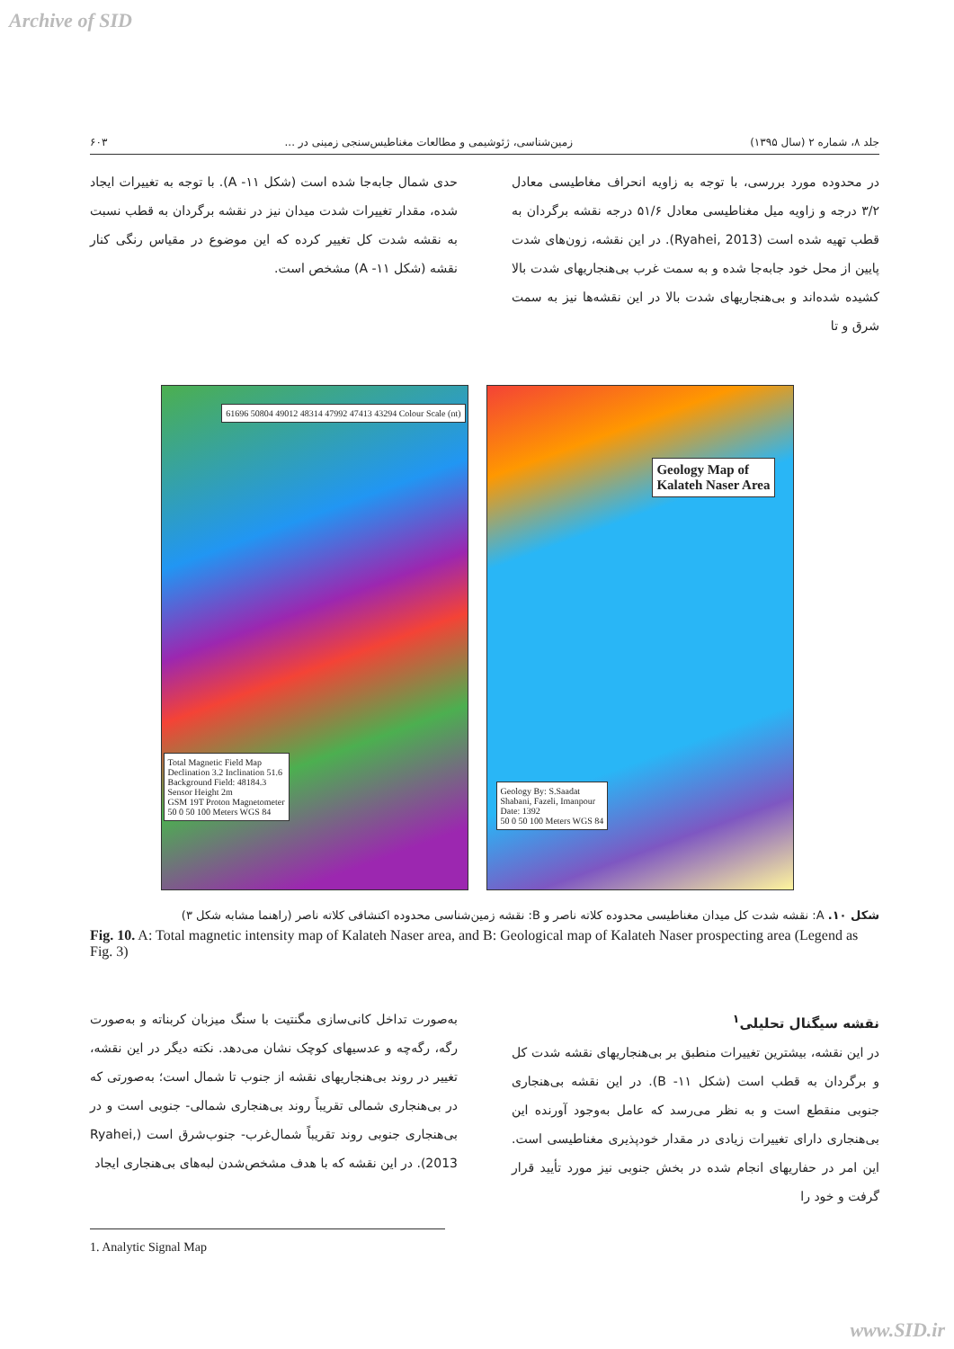Archive of SID
جلد ۸، شماره ۲ (سال ۱۳۹۵) زمین‌شناسی، ژئوشیمی و مطالعات مغناطیس‌سنجی زمینی در ... ۶۰۳
در محدوده مورد بررسی، با توجه به زاویه انحراف مغاطیسی معادل ۳/۲ درجه و زاویه میل مغناطیسی معادل ۵۱/۶ درجه نقشه برگردان به قطب تهیه شده است (Ryahei, 2013). در این نقشه، زون‌های شدت پایین از محل خود جابه‌جا شده و به سمت غرب بی‌هنجاریهای شدت بالا کشیده شده‌اند و بی‌هنجاریهای شدت بالا در این نقشه‌ها نیز به سمت شرق و تا
حدی شمال جابه‌جا شده است (شکل ۱۱- A). با توجه به تغییرات ایجاد شده، مقدار تغییرات شدت میدان نیز در نقشه برگردان به قطب نسبت به نقشه شدت کل تغییر کرده که این موضوع در مقیاس رنگی کنار نقشه (شکل ۱۱- A) مشخص است.
Total Magnetic Field Map
Declination 3.2 Inclination 51.6
Background Field: 48184.3
Sensor Height 2m
GSM 19T Proton Magnetometer
50 0 50 100 Meters WGS 84
61696 50804 49012 48314 47992 47413 43294 Colour Scale (nt)
Geology Map of
Kalateh Naser Area
Geology By: S.Saadat
Shabani, Fazeli, Imanpour
Date: 1392
50 0 50 100 Meters WGS 84
شکل ۱۰. A: نقشه شدت کل میدان مغناطیسی محدوده کلاته ناصر و B: نقشه زمین‌شناسی محدوده اکتشافی کلاته ناصر (راهنما مشابه شکل ۳)
Fig. 10. A: Total magnetic intensity map of Kalateh Naser area, and B: Geological map of Kalateh Naser prospecting area (Legend as Fig. 3)
نقشه سیگنال تحلیلی<sup>۱</sup>
در این نقشه، بیشترین تغییرات منطبق بر بی‌هنجاریهای نقشه شدت کل و برگردان به قطب است (شکل ۱۱- B). در این نقشه بی‌هنجاری جنوبی منقطع است و به نظر می‌رسد که عامل به‌وجود آورنده این بی‌هنجاری دارای تغییرات زیادی در مقدار خودپذیری مغناطیسی است. این امر در حفاریهای انجام شده در بخش جنوبی نیز مورد تأیید قرار گرفت و خود را
به‌صورت تداخل کانی‌سازی مگنتیت با سنگ میزبان کربناته و به‌صورت رگه، رگه‌چه و عدسیهای کوچک نشان می‌دهد. نکته دیگر در این نقشه، تغییر در روند بی‌هنجاریهای نقشه از جنوب تا شمال است؛ به‌صورتی که در بی‌هنجاری شمالی تقریباً روند بی‌هنجاری شمالی- جنوبی است و در بی‌هنجاری جنوبی روند تقریباً شمال‌غرب- جنوب‌شرق است (Ryahei, 2013). در این نقشه که با هدف مشخص‌شدن لبه‌های بی‌هنجاری ایجاد
1. Analytic Signal Map
www.SID.ir